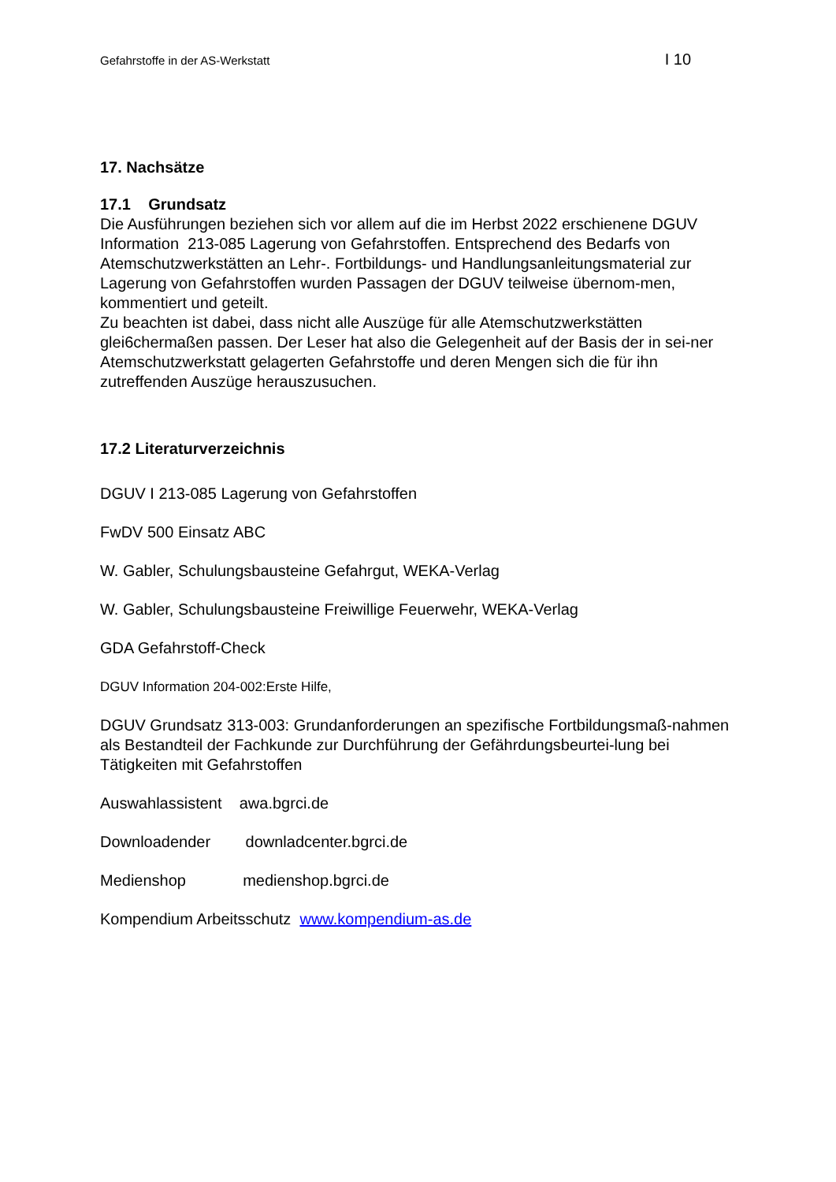Gefahrstoffe in der AS-Werkstatt I 10
17. Nachsätze
17.1 Grundsatz
Die Ausführungen beziehen sich vor allem auf die im Herbst 2022 erschienene DGUV Information 213-085 Lagerung von Gefahrstoffen. Entsprechend des Bedarfs von Atemschutzwerkstätten an Lehr-. Fortbildungs- und Handlungsanleitungsmaterial zur Lagerung von Gefahrstoffen wurden Passagen der DGUV teilweise übernom-men, kommentiert und geteilt.
Zu beachten ist dabei, dass nicht alle Auszüge für alle Atemschutzwerkstätten glei6chermaßen passen. Der Leser hat also die Gelegenheit auf der Basis der in sei-ner Atemschutzwerkstatt gelagerten Gefahrstoffe und deren Mengen sich die für ihn zutreffenden Auszüge herauszusuchen.
17.2 Literaturverzeichnis
DGUV I 213-085 Lagerung von Gefahrstoffen
FwDV 500 Einsatz ABC
W. Gabler, Schulungsbausteine Gefahrgut, WEKA-Verlag
W. Gabler, Schulungsbausteine Freiwillige Feuerwehr, WEKA-Verlag
GDA Gefahrstoff-Check
DGUV Information 204-002:Erste Hilfe,
DGUV Grundsatz 313-003: Grundanforderungen an spezifische Fortbildungsmaß-nahmen als Bestandteil der Fachkunde zur Durchführung der Gefährdungsbeurtei-lung bei Tätigkeiten mit Gefahrstoffen
Auswahlassistent awa.bgrci.de
Downloadender downladcenter.bgrci.de
Medienshop medienshop.bgrci.de
Kompendium Arbeitsschutz www.kompendium-as.de